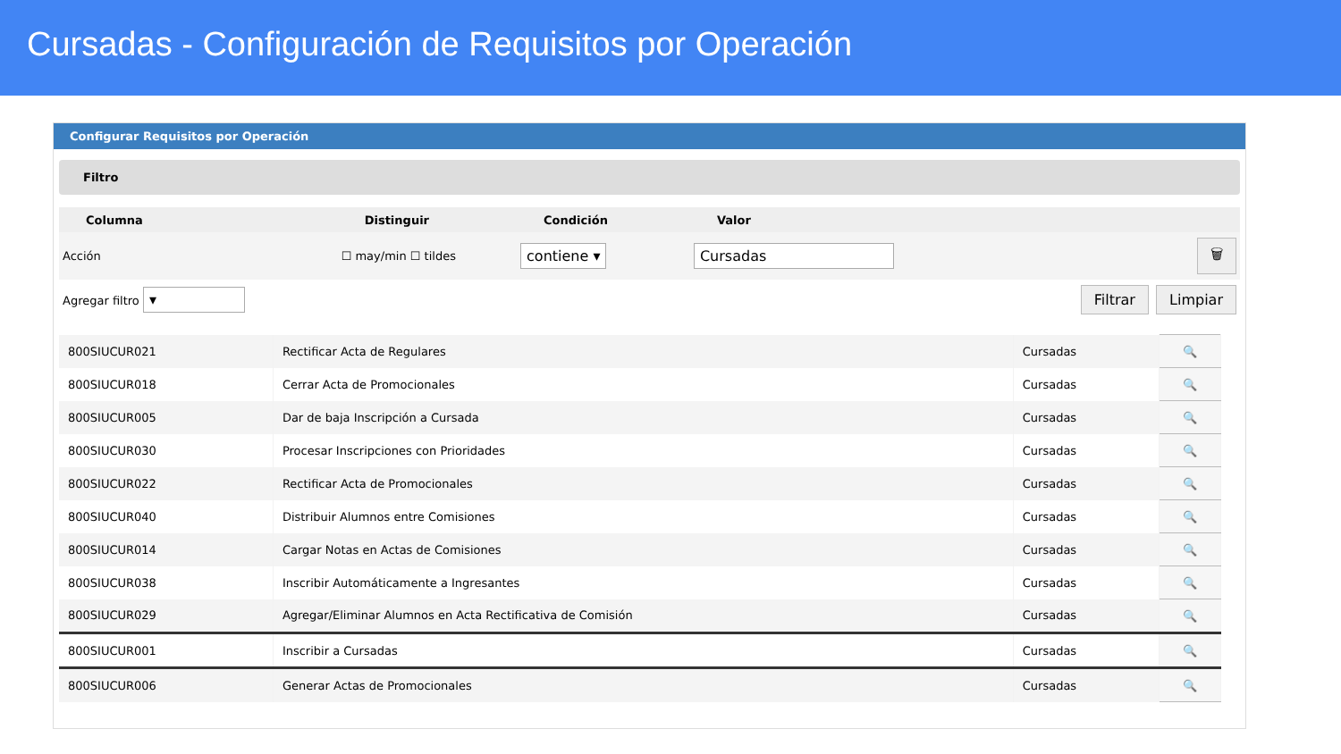Cursadas - Configuración de Requisitos por Operación
Configurar Requisitos por Operación
Filtro
| Columna | Distinguir | Condición | Valor | |
| --- | --- | --- | --- | --- |
| Acción | ☐ may/min ☐ tildes | contiene ▾ | Cursadas | 🗑 |
| Agregar filtro ▾ | | | | Filtrar Limpiar |
| 800SIUCUR021 | Rectificar Acta de Regulares | Cursadas | 🔍 |
| 800SIUCUR018 | Cerrar Acta de Promocionales | Cursadas | 🔍 |
| 800SIUCUR005 | Dar de baja Inscripción a Cursada | Cursadas | 🔍 |
| 800SIUCUR030 | Procesar Inscripciones con Prioridades | Cursadas | 🔍 |
| 800SIUCUR022 | Rectificar Acta de Promocionales | Cursadas | 🔍 |
| 800SIUCUR040 | Distribuir Alumnos entre Comisiones | Cursadas | 🔍 |
| 800SIUCUR014 | Cargar Notas en Actas de Comisiones | Cursadas | 🔍 |
| 800SIUCUR038 | Inscribir Automáticamente a Ingresantes | Cursadas | 🔍 |
| 800SIUCUR029 | Agregar/Eliminar Alumnos en Acta Rectificativa de Comisión | Cursadas | 🔍 |
| 800SIUCUR001 | Inscribir a Cursadas | Cursadas | 🔍 |
| 800SIUCUR006 | Generar Actas de Promocionales | Cursadas | 🔍 |